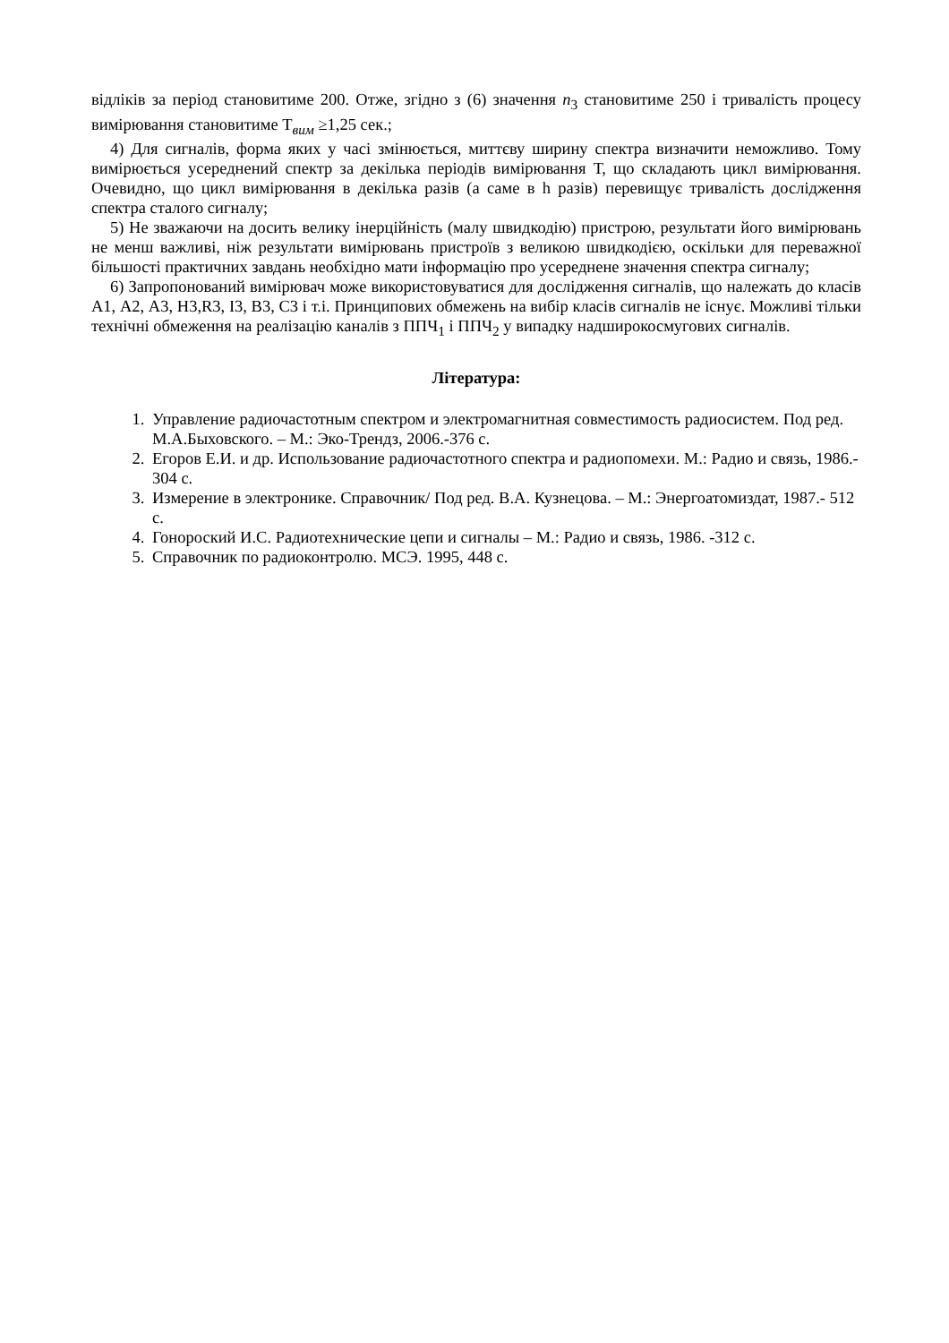відліків за період становитиме 200. Отже, згідно з (6) значення n<sub>3</sub> становитиме 250 і тривалість процесу вимірювання становитиме Т<sub>вим</sub> ≥1,25 сек.;
4) Для сигналів, форма яких у часі змінюється, миттєву ширину спектра визначити неможливо. Тому вимірюється усереднений спектр за декілька періодів вимірювання Т, що складають цикл вимірювання. Очевидно, що цикл вимірювання в декілька разів (а саме в h разів) перевищує тривалість дослідження спектра сталого сигналу;
5) Не зважаючи на досить велику інерційність (малу швидкодію) пристрою, результати його вимірювань не менш важливі, ніж результати вимірювань пристроїв з великою швидкодією, оскільки для переважної більшості практичних завдань необхідно мати інформацію про усереднене значення спектра сигналу;
6) Запропонований вимірювач може використовуватися для дослідження сигналів, що належать до класів А1, А2, А3, Н3,R3, І3, В3, С3 і т.і. Принципових обмежень на вибір класів сигналів не існує. Можливі тільки технічні обмеження на реалізацію каналів з ППЧ<sub>1</sub> і ППЧ<sub>2</sub> у випадку надширокосмугових сигналів.
Література:
1. Управление радиочастотным спектром и электромагнитная совместимость радиосистем. Под ред. М.А.Быховского. – М.: Эко-Трендз, 2006.-376 с.
2. Егоров Е.И. и др. Использование радиочастотного спектра и радиопомехи. М.: Радио и связь, 1986.- 304 с.
3. Измерение в электронике. Справочник/ Под ред. В.А. Кузнецова. – М.: Энергоатомиздат, 1987.- 512 с.
4. Гонороский И.С. Радиотехнические цепи и сигналы – М.: Радио и связь, 1986. -312 с.
5. Справочник по радиоконтролю. МСЭ. 1995, 448 с.